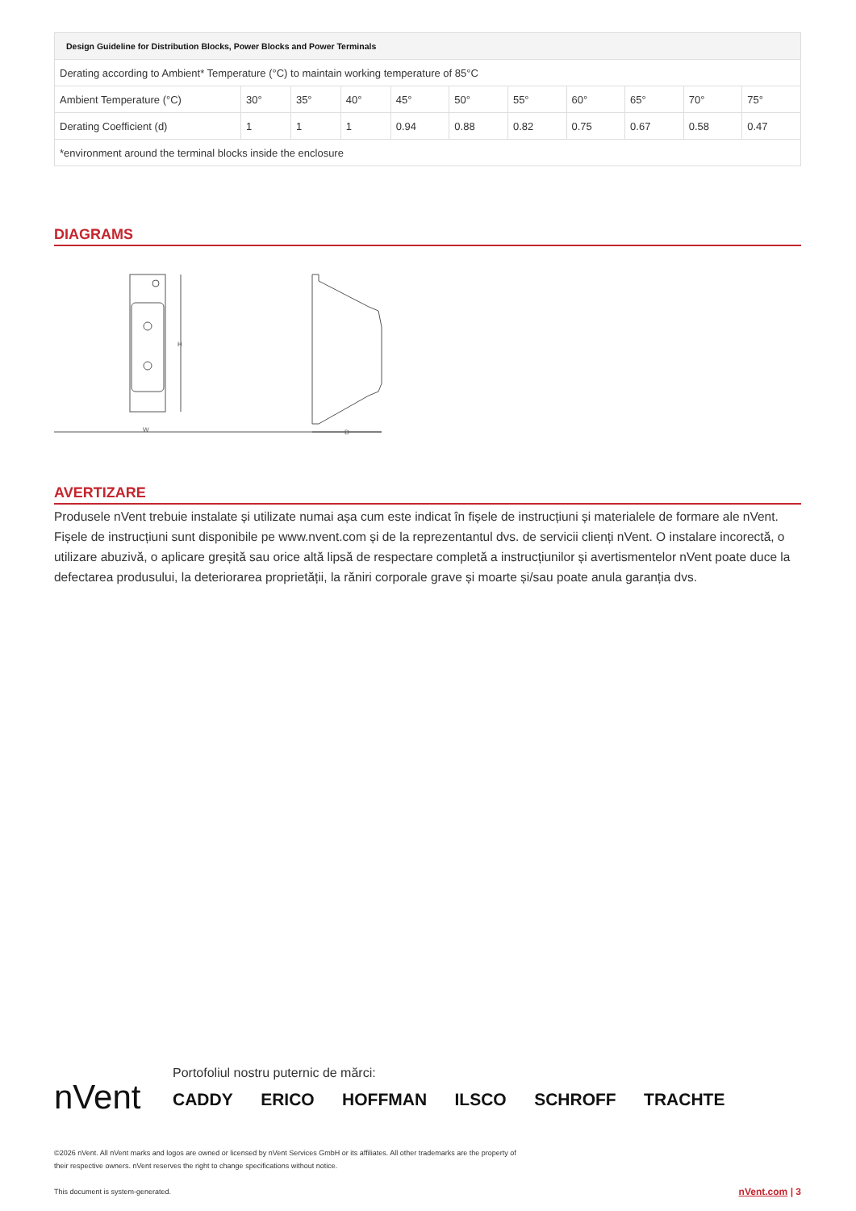| Design Guideline for Distribution Blocks, Power Blocks and Power Terminals | | | | | | | | | | |
| --- | --- | --- | --- | --- | --- | --- | --- | --- | --- | --- |
| Derating according to Ambient* Temperature (°C) to maintain working temperature of 85°C | | | | | | | | | | |
| Ambient Temperature (°C) | 30° | 35° | 40° | 45° | 50° | 55° | 60° | 65° | 70° | 75° |
| Derating Coefficient (d) | 1 | 1 | 1 | 0.94 | 0.88 | 0.82 | 0.75 | 0.67 | 0.58 | 0.47 |
| *environment around the terminal blocks inside the enclosure | | | | | | | | | | |
DIAGRAMS
H
W
D
AVERTIZARE
Produsele nVent trebuie instalate și utilizate numai așa cum este indicat în fișele de instrucțiuni și materialele de formare ale nVent. Fișele de instrucțiuni sunt disponibile pe www.nvent.com și de la reprezentantul dvs. de servicii clienți nVent. O instalare incorectă, o utilizare abuzivă, o aplicare greșită sau orice altă lipsă de respectare completă a instrucțiunilor și avertismentelor nVent poate duce la defectarea produsului, la deteriorarea proprietății, la răniri corporale grave și moarte și/sau poate anula garanția dvs.
nVent
Portofoliul nostru puternic de mărci:
CADDY ERICO HOFFMAN ILSCO SCHROFF TRACHTE
©2026 nVent. All nVent marks and logos are owned or licensed by nVent Services GmbH or its affiliates. All other trademarks are the property of
their respective owners. nVent reserves the right to change specifications without notice.
This document is system-generated. nVent.com | 3